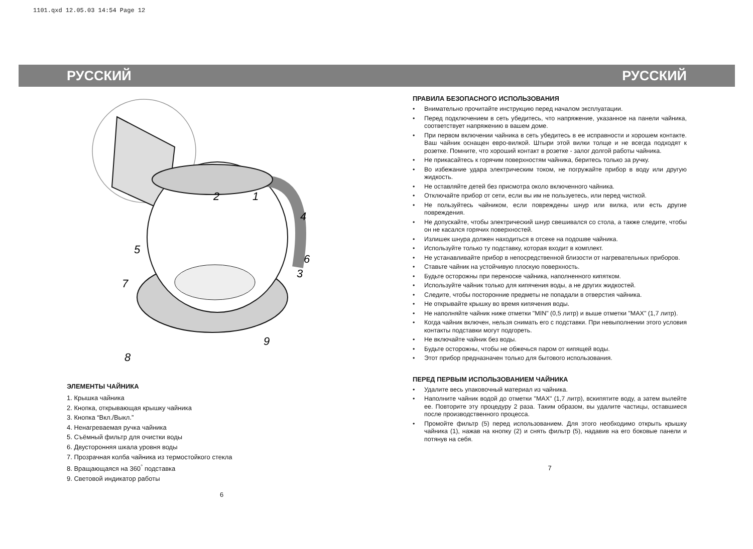1101.qxd 12.05.03 14:54 Page 12
РУССКИЙ
1
2
3
4
5
6
7
8
9
ЭЛЕМЕНТЫ ЧАЙНИКА
1. Крышка чайника
2. Кнопка, открывающая крышку чайника
3. Кнопка “Вкл./Выкл.”
4. Ненагреваемая ручка чайника
5. Съёмный фильтр для очистки воды
6. Двусторонняя шкала уровня воды
7. Прозрачная колба чайника из термостойкого стекла
8. Вращающаяся на 360<sup>°</sup> подставка
9. Световой индикатор работы
6
РУССКИЙ
ПРАВИЛА БЕЗОПАСНОГО ИСПОЛЬЗОВАНИЯ
• Внимательно прочитайте инструкцию перед началом эксплуатации.
• Перед подключением в сеть убедитесь, что напряжение, указанное на панели чайника, соответствует напряжению в вашем доме.
• При первом включении чайника в сеть убедитесь в ее исправности и хорошем контакте. Ваш чайник оснащен евро-вилкой. Штыри этой вилки толще и не всегда подходят к розетке. Помните, что хороший контакт в розетке - залог долгой работы чайника.
• Не прикасайтесь к горячим поверхностям чайника, беритесь только за ручку.
• Во избежание удара электрическим током, не погружайте прибор в воду или другую жидкость.
• Не оставляйте детей без присмотра около включенного чайника.
• Отключайте прибор от сети, если вы им не пользуетесь, или перед чисткой.
• Не пользуйтесь чайником, если повреждены шнур или вилка, или есть другие повреждения.
• Не допускайте, чтобы электрический шнур свешивался со стола, а также следите, чтобы он не касался горячих поверхностей.
• Излишек шнура должен находиться в отсеке на подошве чайника.
• Используйте только ту подставку, которая входит в комплект.
• Не устанавливайте прибор в непосредственной близости от нагревательных приборов.
• Ставьте чайник на устойчивую плоскую поверхность.
• Будьте осторожны при переноске чайника, наполненного кипятком.
• Используйте чайник только для кипячения воды, а не других жидкостей.
• Следите, чтобы посторонние предметы не попадали в отверстия чайника.
• Не открывайте крышку во время кипячения воды.
• Не наполняйте чайник ниже отметки "MIN" (0,5 литр) и выше отметки "MAX" (1,7 литр).
• Когда чайник включен, нельзя снимать его с подставки. При невыполнении этого условия контакты подставки могут подгореть.
• Не включайте чайник без воды.
• Будьте осторожны, чтобы не обжечься паром от кипящей воды.
• Этот прибор предназначен только для бытового использования.
ПЕРЕД ПЕРВЫМ ИСПОЛЬЗОВАНИЕМ ЧАЙНИКА
• Удалите весь упаковочный материал из чайника.
• Наполните чайник водой до отметки "MAX" (1,7 литр), вскипятите воду, а затем вылейте ее. Повторите эту процедуру 2 раза. Таким образом, вы удалите частицы, оставшиеся после производственного процесса.
• Промойте фильтр (5) перед использованием. Для этого необходимо открыть крышку чайника (1), нажав на кнопку (2) и снять фильтр (5), надавив на его боковые панели и потянув на себя.
7